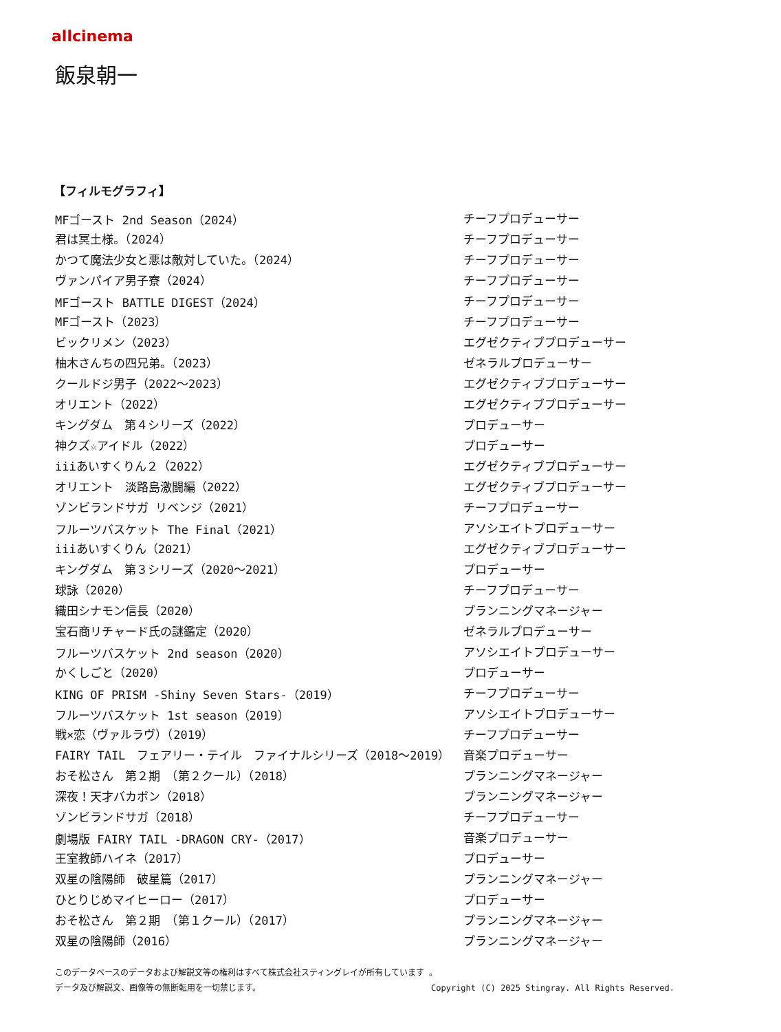allcinema
飯泉朝一
【フィルモグラフィ】
| MFゴースト 2nd Season（2024） | チーフプロデューサー |
| 君は冥土様。（2024） | チーフプロデューサー |
| かつて魔法少女と悪は敵対していた。（2024） | チーフプロデューサー |
| ヴァンパイア男子寮（2024） | チーフプロデューサー |
| MFゴースト BATTLE DIGEST（2024） | チーフプロデューサー |
| MFゴースト（2023） | チーフプロデューサー |
| ビックリメン（2023） | エグゼクティブプロデューサー |
| 柚木さんちの四兄弟。（2023） | ゼネラルプロデューサー |
| クールドジ男子（2022～2023） | エグゼクティブプロデューサー |
| オリエント（2022） | エグゼクティブプロデューサー |
| キングダム 第４シリーズ（2022） | プロデューサー |
| 神クズ☆アイドル（2022） | プロデューサー |
| iiiあいすくりん２（2022） | エグゼクティブプロデューサー |
| オリエント 淡路島激闘編（2022） | エグゼクティブプロデューサー |
| ゾンビランドサガ リベンジ（2021） | チーフプロデューサー |
| フルーツバスケット The Final（2021） | アソシエイトプロデューサー |
| iiiあいすくりん（2021） | エグゼクティブプロデューサー |
| キングダム 第３シリーズ（2020～2021） | プロデューサー |
| 球詠（2020） | チーフプロデューサー |
| 織田シナモン信長（2020） | プランニングマネージャー |
| 宝石商リチャード氏の謎鑑定（2020） | ゼネラルプロデューサー |
| フルーツバスケット 2nd season（2020） | アソシエイトプロデューサー |
| かくしごと（2020） | プロデューサー |
| KING OF PRISM -Shiny Seven Stars-（2019） | チーフプロデューサー |
| フルーツバスケット 1st season（2019） | アソシエイトプロデューサー |
| 戦×恋（ヴァルラヴ）（2019） | チーフプロデューサー |
| FAIRY TAIL フェアリー・テイル ファイナルシリーズ（2018～2019） | 音楽プロデューサー |
| おそ松さん 第２期 （第２クール）（2018） | プランニングマネージャー |
| 深夜！天才バカボン（2018） | プランニングマネージャー |
| ゾンビランドサガ（2018） | チーフプロデューサー |
| 劇場版 FAIRY TAIL -DRAGON CRY-（2017） | 音楽プロデューサー |
| 王室教師ハイネ（2017） | プロデューサー |
| 双星の陰陽師 破星篇（2017） | プランニングマネージャー |
| ひとりじめマイヒーロー（2017） | プロデューサー |
| おそ松さん 第２期 （第１クール）（2017） | プランニングマネージャー |
| 双星の陰陽師（2016） | プランニングマネージャー |
このデータベースのデータおよび解説文等の権利はすべて株式会社スティングレイが所有しています 。
データ及び解説文、画像等の無断転用を一切禁じます。 Copyright (C) 2025 Stingray. All Rights Reserved.